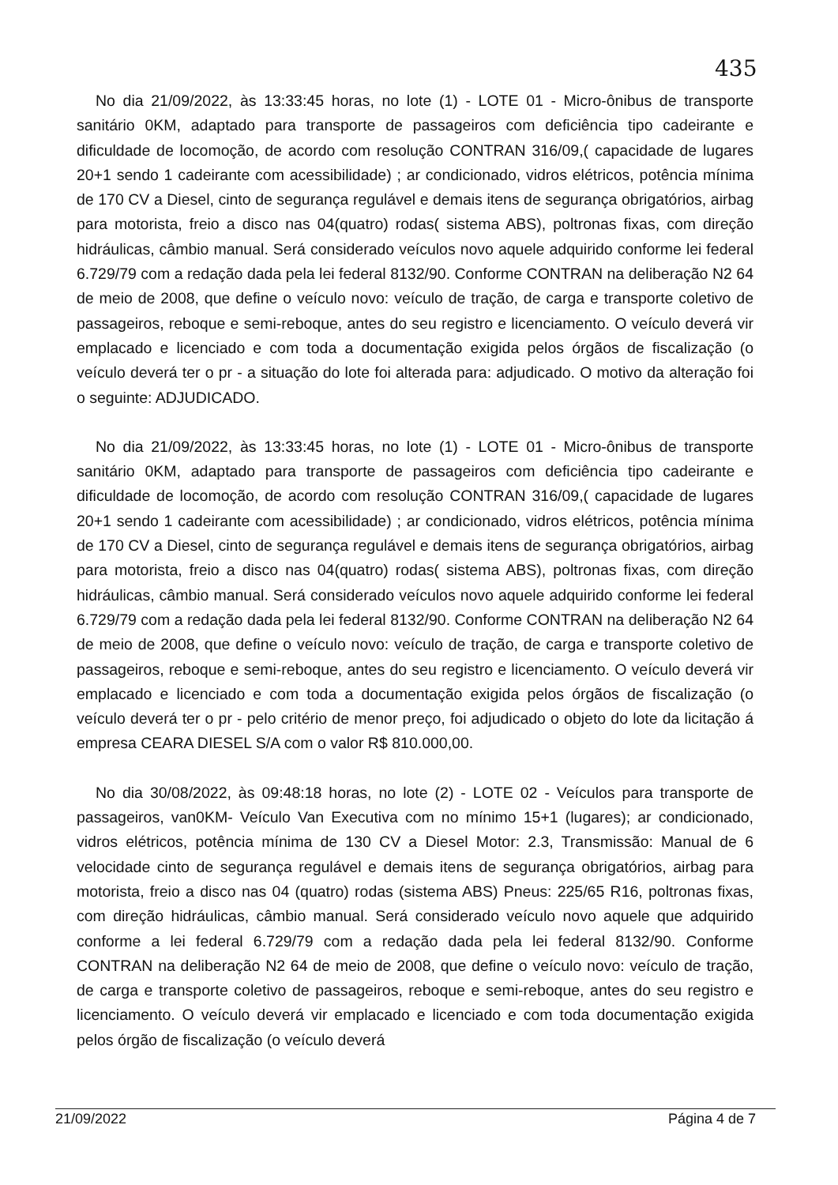435
No dia 21/09/2022, às 13:33:45 horas, no lote (1) - LOTE 01 - Micro-ônibus de transporte sanitário 0KM, adaptado para transporte de passageiros com deficiência tipo cadeirante e dificuldade de locomoção, de acordo com resolução CONTRAN 316/09,( capacidade de lugares 20+1 sendo 1 cadeirante com acessibilidade) ; ar condicionado, vidros elétricos, potência mínima de 170 CV a Diesel, cinto de segurança regulável e demais itens de segurança obrigatórios, airbag para motorista, freio a disco nas 04(quatro) rodas( sistema ABS), poltronas fixas, com direção hidráulicas, câmbio manual. Será considerado veículos novo aquele adquirido conforme lei federal 6.729/79 com a redação dada pela lei federal 8132/90. Conforme CONTRAN na deliberação N2 64 de meio de 2008, que define o veículo novo: veículo de tração, de carga e transporte coletivo de passageiros, reboque e semi-reboque, antes do seu registro e licenciamento. O veículo deverá vir emplacado e licenciado e com toda a documentação exigida pelos órgãos de fiscalização (o veículo deverá ter o pr - a situação do lote foi alterada para: adjudicado. O motivo da alteração foi o seguinte: ADJUDICADO.
No dia 21/09/2022, às 13:33:45 horas, no lote (1) - LOTE 01 - Micro-ônibus de transporte sanitário 0KM, adaptado para transporte de passageiros com deficiência tipo cadeirante e dificuldade de locomoção, de acordo com resolução CONTRAN 316/09,( capacidade de lugares 20+1 sendo 1 cadeirante com acessibilidade) ; ar condicionado, vidros elétricos, potência mínima de 170 CV a Diesel, cinto de segurança regulável e demais itens de segurança obrigatórios, airbag para motorista, freio a disco nas 04(quatro) rodas( sistema ABS), poltronas fixas, com direção hidráulicas, câmbio manual. Será considerado veículos novo aquele adquirido conforme lei federal 6.729/79 com a redação dada pela lei federal 8132/90. Conforme CONTRAN na deliberação N2 64 de meio de 2008, que define o veículo novo: veículo de tração, de carga e transporte coletivo de passageiros, reboque e semi-reboque, antes do seu registro e licenciamento. O veículo deverá vir emplacado e licenciado e com toda a documentação exigida pelos órgãos de fiscalização (o veículo deverá ter o pr - pelo critério de menor preço, foi adjudicado o objeto do lote da licitação á empresa CEARA DIESEL S/A com o valor R$ 810.000,00.
No dia 30/08/2022, às 09:48:18 horas, no lote (2) - LOTE 02 - Veículos para transporte de passageiros, van0KM- Veículo Van Executiva com no mínimo 15+1 (lugares); ar condicionado, vidros elétricos, potência mínima de 130 CV a Diesel Motor: 2.3, Transmissão: Manual de 6 velocidade cinto de segurança regulável e demais itens de segurança obrigatórios, airbag para motorista, freio a disco nas 04 (quatro) rodas (sistema ABS) Pneus: 225/65 R16, poltronas fixas, com direção hidráulicas, câmbio manual. Será considerado veículo novo aquele que adquirido conforme a lei federal 6.729/79 com a redação dada pela lei federal 8132/90. Conforme CONTRAN na deliberação N2 64 de meio de 2008, que define o veículo novo: veículo de tração, de carga e transporte coletivo de passageiros, reboque e semi-reboque, antes do seu registro e licenciamento. O veículo deverá vir emplacado e licenciado e com toda documentação exigida pelos órgão de fiscalização (o veículo deverá
21/09/2022 Página 4 de 7